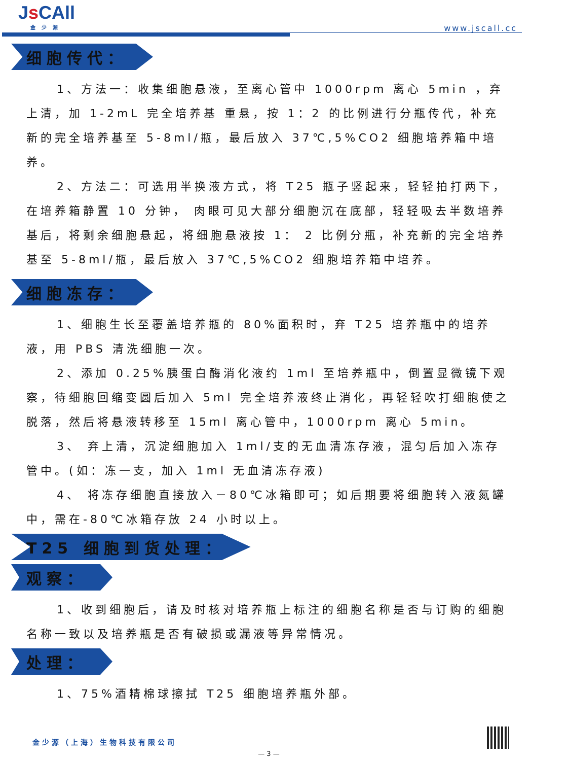Js CAll
金少源
www.jscall.cc
细胞传代：
1、方法一：收集细胞悬液，至离心管中 1000rpm 离心 5min ，弃上清，加 1-2mL 完全培养基 重悬，按 1：2 的比例进行分瓶传代，补充新的完全培养基至 5-8ml/瓶，最后放入 37℃,5%CO2 细胞培养箱中培养。
2、方法二：可选用半换液方式，将 T25 瓶子竖起来，轻轻拍打两下，在培养箱静置 10 分钟， 肉眼可见大部分细胞沉在底部，轻轻吸去半数培养基后，将剩余细胞悬起，将细胞悬液按 1： 2 比例分瓶，补充新的完全培养基至 5-8ml/瓶，最后放入 37℃,5%CO2 细胞培养箱中培养。
细胞冻存：
1、细胞生长至覆盖培养瓶的 80%面积时，弃 T25 培养瓶中的培养液，用 PBS 清洗细胞一次。
2、添加 0.25%胰蛋白酶消化液约 1ml 至培养瓶中，倒置显微镜下观察，待细胞回缩变圆后加入 5ml 完全培养液终止消化，再轻轻吹打细胞使之脱落，然后将悬液转移至 15ml 离心管中，1000rpm 离心 5min。
3、 弃上清，沉淀细胞加入 1ml/支的无血清冻存液，混匀后加入冻存管中。(如：冻一支，加入 1ml 无血清冻存液)
4、 将冻存细胞直接放入－80℃冰箱即可；如后期要将细胞转入液氮罐中，需在-80℃冰箱存放 24 小时以上。
T25 细胞到货处理：
观察：
1、收到细胞后，请及时核对培养瓶上标注的细胞名称是否与订购的细胞名称一致以及培养瓶是否有破损或漏液等异常情况。
处理：
1、75%酒精棉球擦拭 T25 细胞培养瓶外部。
金少源（上海）生物科技有限公司
— 3 —